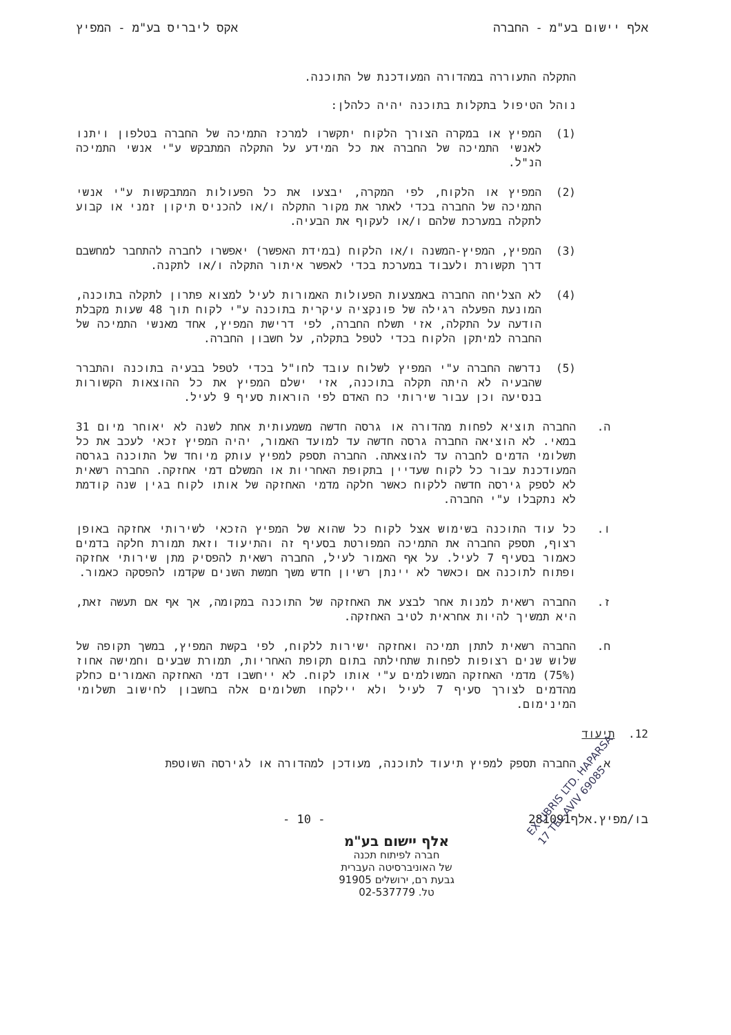אלף יישום בע"מ - החברה אקס ליבריס בע"מ - המפיץ
התקלה התעוררה במהדורה המעודכנת של התוכנה.
נוהל הטיפול בתקלות בתוכנה יהיה כלהלן:
(1) המפיץ או במקרה הצורך הלקוח יתקשרו למרכז התמיכה של החברה בטלפון ויתנו לאנשי התמיכה של החברה את כל המידע על התקלה המתבקש ע"י אנשי התמיכה הנ"ל.
(2) המפיץ או הלקוח, לפי המקרה, יבצעו את כל הפעולות המתבקשות ע"י אנשי התמיכה של החברה בכדי לאתר את מקור התקלה ו/או להכניס תיקון זמני או קבוע לתקלה במערכת שלהם ו/או לעקוף את הבעיה.
(3) המפיץ, המפיץ-המשנה ו/או הלקוח (במידת האפשר) יאפשרו לחברה להתחבר למחשבם דרך תקשורת ולעבוד במערכת בכדי לאפשר איתור התקלה ו/או לתקנה.
(4) לא הצליחה החברה באמצעות הפעולות האמורות לעיל למצוא פתרון לתקלה בתוכנה, המונעת הפעלה רגילה של פונקציה עיקרית בתוכנה ע"י לקוח תוך 48 שעות מקבלת הודעה על התקלה, אזי תשלח החברה, לפי דרישת המפיץ, אחד מאנשי התמיכה של החברה למיתקן הלקוח בכדי לטפל בתקלה, על חשבון החברה.
(5) נדרשה החברה ע"י המפיץ לשלוח עובד לחו"ל בכדי לטפל בבעיה בתוכנה והתברר שהבעיה לא היתה תקלה בתוכנה, אזי ישלם המפיץ את כל ההוצאות הקשורות בנסיעה וכן עבור שירותי כח האדם לפי הוראות סעיף 9 לעיל.
ה. החברה תוציא לפחות מהדורה או גרסה חדשה משמעותית אחת לשנה לא יאוחר מיום 31 במאי. לא הוציאה החברה גרסה חדשה עד למועד האמור, יהיה המפיץ זכאי לעכב את כל תשלומי הדמים לחברה עד להוצאתה. החברה תספק למפיץ עותק מיוחד של התוכנה בגרסה המעודכנת עבור כל לקוח שעדיין בתקופת האחריות או המשלם דמי אחזקה. החברה רשאית לא לספק גירסה חדשה ללקוח כאשר חלקה מדמי האחזקה של אותו לקוח בגין שנה קודמת לא נתקבלו ע"י החברה.
ו. כל עוד התוכנה בשימוש אצל לקוח כל שהוא של המפיץ הזכאי לשירותי אחזקה באופן רצוף, תספק החברה את התמיכה המפורטת בסעיף זה והתיעוד וזאת תמורת חלקה בדמים כאמור בסעיף 7 לעיל. על אף האמור לעיל, החברה רשאית להפסיק מתן שירותי אחזקה ופתוח לתוכנה אם וכאשר לא יינתן רשיון חדש משך חמשת השנים שקדמו להפסקה כאמור.
ז. החברה רשאית למנות אחר לבצע את האחזקה של התוכנה במקומה, אך אף אם תעשה זאת, היא תמשיך להיות אחראית לטיב האחזקה.
ח. החברה רשאית לתתן תמיכה ואחזקה ישירות ללקוח, לפי בקשת המפיץ, במשך תקופה של שלוש שנים רצופות לפחות שתחילתה בתום תקופת האחריות, תמורת שבעים וחמישה אחוז (75%) מדמי האחזקה המשולמים ע"י אותו לקוח. לא ייחשבו דמי האחזקה האמורים כחלק מהדמים לצורך סעיף 7 לעיל ולא יילקחו תשלומים אלה בחשבון לחישוב תשלומי המינימום.
12. תיעוד
א. החברה תספק למפיץ תיעוד לתוכנה, מעודכן למהדורה או לגירסה השוטפת
בו/מפיץ.אלף281091 - 10 -
EX LIBRIS LTD. HAPARSA 17 TEL-AVIV 69085
אלף יישום בע"מ
חברה לפיתוח תכנה
של האוניברסיטה העברית
גבעת רם, ירושלים 91905
טל. 02-537779